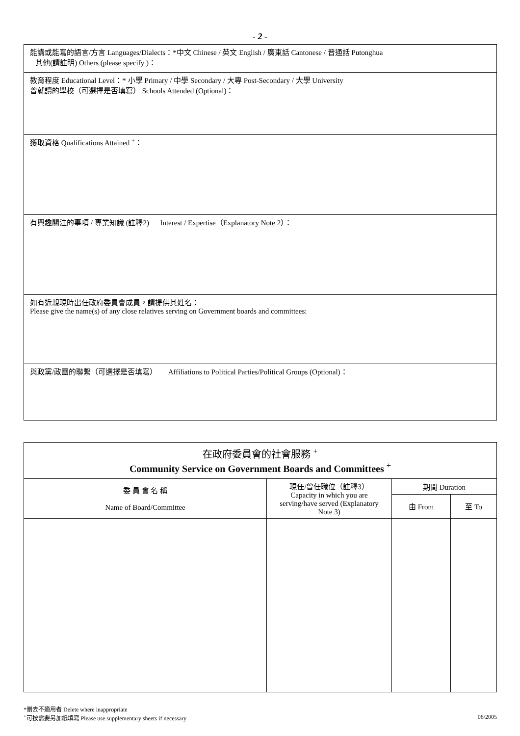- 2 -
| 能講或能寫的語言/方言 Languages/Dialects：*中文 Chinese / 英文 English / 廣東話 Cantonese / 普通話 Putonghua 其他(請註明) Others (please specify )： |
| 教育程度 Educational Level：* 小學 Primary / 中學 Secondary / 大專 Post-Secondary / 大學 University 曾就讀的學校（可選擇是否填寫） Schools Attended (Optional)： |
| 獲取資格 Qualifications Attained <sup>+</sup>： |
| 有興趣關注的事項 / 專業知識 (註釋2) Interest / Expertise（Explanatory Note 2）： |
| 如有近親現時出任政府委員會成員，請提供其姓名： Please give the name(s) of any close relatives serving on Government boards and committees: |
| 與政黨/政團的聯繫（可選擇是否填寫） Affiliations to Political Parties/Political Groups (Optional)： |
| 在政府委員會的社會服務 <sup>+</sup> Community Service on Government Boards and Committees <sup>+</sup> | | | |
| --- | --- | --- | --- |
| 委 員 會 名 稱 Name of Board/Committee | 現任/曾任職位（註釋3） Capacity in which you are serving/have served (Explanatory Note 3) | 期間 Duration | |
| | | 由 From | 至 To |
*刪去不適用者 Delete where inappropriate
<sup>+</sup>可按需要另加紙填寫 Please use supplementary sheets if necessary 06/2005